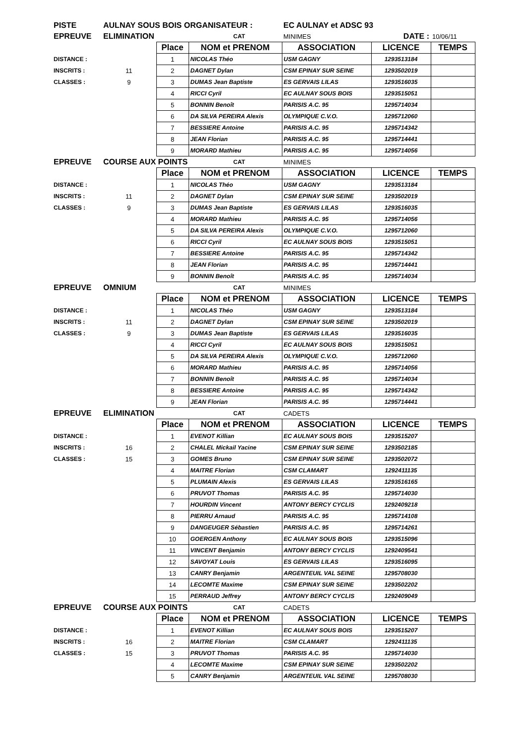| PISTE | AULNAY SOUS BOIS ORGANISATEUR : | | | EC AULNAY et ADSC 93 | | |
| EPREUVE | ELIMINATION | | CAT | MINIMES | DATE : | 10/06/11 |
| | | Place | NOM et PRENOM | ASSOCIATION | LICENCE | TEMPS |
| DISTANCE : | | 1 | NICOLAS Théo | USM GAGNY | 1293513184 | |
| INSCRITS : | 11 | 2 | DAGNET Dylan | CSM EPINAY SUR SEINE | 1293502019 | |
| CLASSES : | 9 | 3 | DUMAS Jean Baptiste | ES GERVAIS LILAS | 1293516035 | |
| | | 4 | RICCI Cyril | EC AULNAY SOUS BOIS | 1293515051 | |
| | | 5 | BONNIN Benoît | PARISIS A.C. 95 | 1295714034 | |
| | | 6 | DA SILVA PEREIRA Alexis | OLYMPIQUE C.V.O. | 1295712060 | |
| | | 7 | BESSIERE Antoine | PARISIS A.C. 95 | 1295714342 | |
| | | 8 | JEAN Florian | PARISIS A.C. 95 | 1295714441 | |
| | | 9 | MORARD Mathieu | PARISIS A.C. 95 | 1295714056 | |
| EPREUVE | COURSE AUX POINTS | | CAT | MINIMES | | |
| | | Place | NOM et PRENOM | ASSOCIATION | LICENCE | TEMPS |
| DISTANCE : | | 1 | NICOLAS Théo | USM GAGNY | 1293513184 | |
| INSCRITS : | 11 | 2 | DAGNET Dylan | CSM EPINAY SUR SEINE | 1293502019 | |
| CLASSES : | 9 | 3 | DUMAS Jean Baptiste | ES GERVAIS LILAS | 1293516035 | |
| | | 4 | MORARD Mathieu | PARISIS A.C. 95 | 1295714056 | |
| | | 5 | DA SILVA PEREIRA Alexis | OLYMPIQUE C.V.O. | 1295712060 | |
| | | 6 | RICCI Cyril | EC AULNAY SOUS BOIS | 1293515051 | |
| | | 7 | BESSIERE Antoine | PARISIS A.C. 95 | 1295714342 | |
| | | 8 | JEAN Florian | PARISIS A.C. 95 | 1295714441 | |
| | | 9 | BONNIN Benoît | PARISIS A.C. 95 | 1295714034 | |
| EPREUVE | OMNIUM | | CAT | MINIMES | | |
| | | Place | NOM et PRENOM | ASSOCIATION | LICENCE | TEMPS |
| DISTANCE : | | 1 | NICOLAS Théo | USM GAGNY | 1293513184 | |
| INSCRITS : | 11 | 2 | DAGNET Dylan | CSM EPINAY SUR SEINE | 1293502019 | |
| CLASSES : | 9 | 3 | DUMAS Jean Baptiste | ES GERVAIS LILAS | 1293516035 | |
| | | 4 | RICCI Cyril | EC AULNAY SOUS BOIS | 1293515051 | |
| | | 5 | DA SILVA PEREIRA Alexis | OLYMPIQUE C.V.O. | 1295712060 | |
| | | 6 | MORARD Mathieu | PARISIS A.C. 95 | 1295714056 | |
| | | 7 | BONNIN Benoît | PARISIS A.C. 95 | 1295714034 | |
| | | 8 | BESSIERE Antoine | PARISIS A.C. 95 | 1295714342 | |
| | | 9 | JEAN Florian | PARISIS A.C. 95 | 1295714441 | |
| EPREUVE | ELIMINATION | | CAT | CADETS | | |
| | | Place | NOM et PRENOM | ASSOCIATION | LICENCE | TEMPS |
| DISTANCE : | | 1 | EVENOT Killian | EC AULNAY SOUS BOIS | 1293515207 | |
| INSCRITS : | 16 | 2 | CHALEL Mickail Yacine | CSM EPINAY SUR SEINE | 1293502185 | |
| CLASSES : | 15 | 3 | GOMES Bruno | CSM EPINAY SUR SEINE | 1293502072 | |
| | | 4 | MAITRE Florian | CSM CLAMART | 1292411135 | |
| | | 5 | PLUMAIN Alexis | ES GERVAIS LILAS | 1293516165 | |
| | | 6 | PRUVOT Thomas | PARISIS A.C. 95 | 1295714030 | |
| | | 7 | HOURDIN Vincent | ANTONY BERCY CYCLIS | 1292409218 | |
| | | 8 | PIERRU Arnaud | PARISIS A.C. 95 | 1295714108 | |
| | | 9 | DANGEUGER Sébastien | PARISIS A.C. 95 | 1295714261 | |
| | | 10 | GOERGEN Anthony | EC AULNAY SOUS BOIS | 1293515096 | |
| | | 11 | VINCENT Benjamin | ANTONY BERCY CYCLIS | 1292409541 | |
| | | 12 | SAVOYAT Louis | ES GERVAIS LILAS | 1293516095 | |
| | | 13 | CANRY Benjamin | ARGENTEUIL VAL SEINE | 1295708030 | |
| | | 14 | LECOMTE Maxime | CSM EPINAY SUR SEINE | 1293502202 | |
| | | 15 | PERRAUD Jeffrey | ANTONY BERCY CYCLIS | 1292409049 | |
| EPREUVE | COURSE AUX POINTS | | CAT | CADETS | | |
| | | Place | NOM et PRENOM | ASSOCIATION | LICENCE | TEMPS |
| DISTANCE : | | 1 | EVENOT Killian | EC AULNAY SOUS BOIS | 1293515207 | |
| INSCRITS : | 16 | 2 | MAITRE Florian | CSM CLAMART | 1292411135 | |
| CLASSES : | 15 | 3 | PRUVOT Thomas | PARISIS A.C. 95 | 1295714030 | |
| | | 4 | LECOMTE Maxime | CSM EPINAY SUR SEINE | 1293502202 | |
| | | 5 | CANRY Benjamin | ARGENTEUIL VAL SEINE | 1295708030 | |